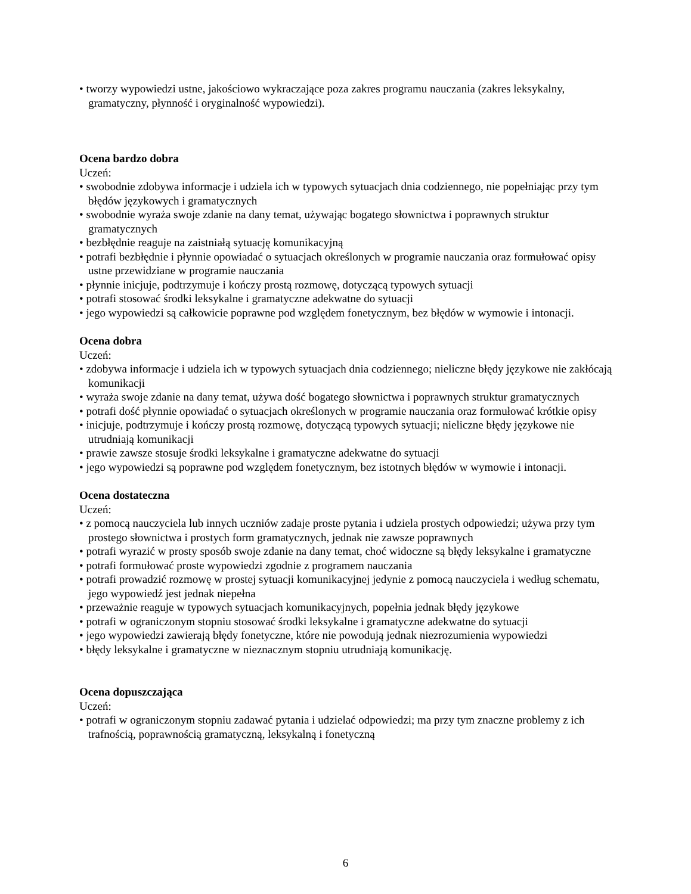• tworzy wypowiedzi ustne, jakościowo wykraczające poza zakres programu nauczania (zakres leksykalny, gramatyczny, płynność i oryginalność wypowiedzi).
Ocena bardzo dobra
Uczeń:
• swobodnie zdobywa informacje i udziela ich w typowych sytuacjach dnia codziennego, nie popełniając przy tym błędów językowych i gramatycznych
• swobodnie wyraża swoje zdanie na dany temat, używając bogatego słownictwa i poprawnych struktur gramatycznych
• bezbłędnie reaguje na zaistniałą sytuację komunikacyjną
• potrafi bezbłędnie i płynnie opowiadać o sytuacjach określonych w programie nauczania oraz formułować opisy ustne przewidziane w programie nauczania
• płynnie inicjuje, podtrzymuje i kończy prostą rozmowę, dotyczącą typowych sytuacji
• potrafi stosować środki leksykalne i gramatyczne adekwatne do sytuacji
• jego wypowiedzi są całkowicie poprawne pod względem fonetycznym, bez błędów w wymowie i intonacji.
Ocena dobra
Uczeń:
• zdobywa informacje i udziela ich w typowych sytuacjach dnia codziennego; nieliczne błędy językowe nie zakłócają komunikacji
• wyraża swoje zdanie na dany temat, używa dość bogatego słownictwa i poprawnych struktur gramatycznych
• potrafi dość płynnie opowiadać o sytuacjach określonych w programie nauczania oraz formułować krótkie opisy
• inicjuje, podtrzymuje i kończy prostą rozmowę, dotyczącą typowych sytuacji; nieliczne błędy językowe nie utrudniają komunikacji
• prawie zawsze stosuje środki leksykalne i gramatyczne adekwatne do sytuacji
• jego wypowiedzi są poprawne pod względem fonetycznym, bez istotnych błędów w wymowie i intonacji.
Ocena dostateczna
Uczeń:
• z pomocą nauczyciela lub innych uczniów zadaje proste pytania i udziela prostych odpowiedzi; używa przy tym prostego słownictwa i prostych form gramatycznych, jednak nie zawsze poprawnych
• potrafi wyrazić w prosty sposób swoje zdanie na dany temat, choć widoczne są błędy leksykalne i gramatyczne
• potrafi formułować proste wypowiedzi zgodnie z programem nauczania
• potrafi prowadzić rozmowę w prostej sytuacji komunikacyjnej jedynie z pomocą nauczyciela i według schematu, jego wypowiedź jest jednak niepełna
• przeważnie reaguje w typowych sytuacjach komunikacyjnych, popełnia jednak błędy językowe
• potrafi w ograniczonym stopniu stosować środki leksykalne i gramatyczne adekwatne do sytuacji
• jego wypowiedzi zawierają błędy fonetyczne, które nie powodują jednak niezrozumienia wypowiedzi
• błędy leksykalne i gramatyczne w nieznacznym stopniu utrudniają komunikację.
Ocena dopuszczająca
Uczeń:
• potrafi w ograniczonym stopniu zadawać pytania i udzielać odpowiedzi; ma przy tym znaczne problemy z ich trafnością, poprawnością gramatyczną, leksykalną i fonetyczną
6